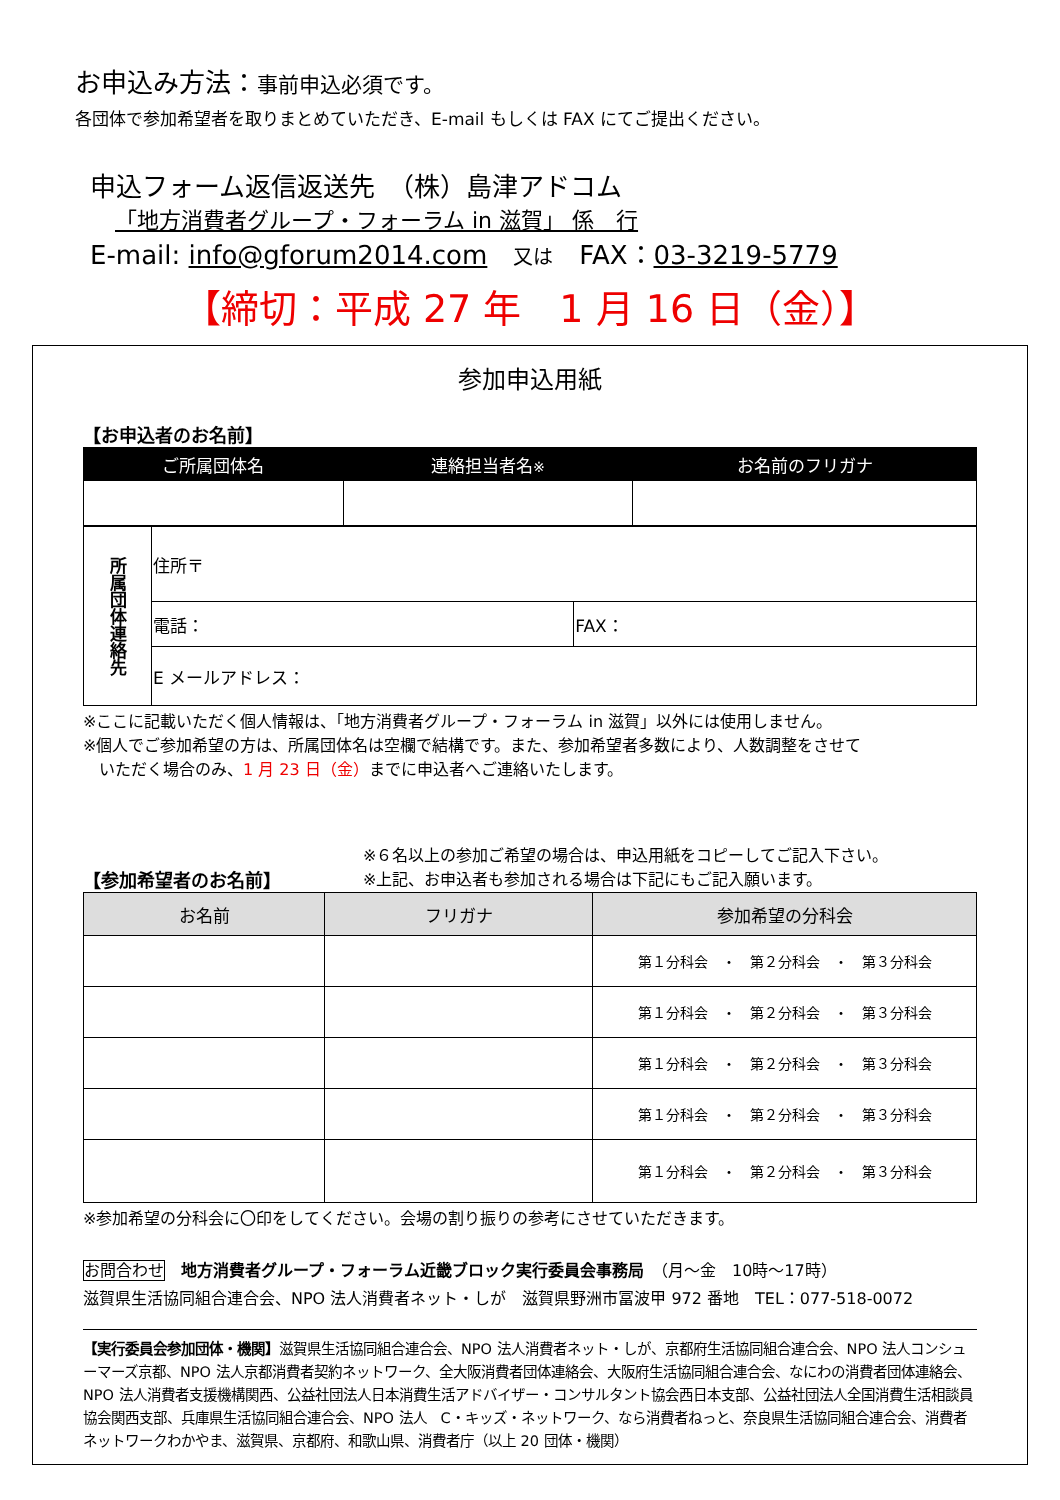お申込み方法：事前申込必須です。
各団体で参加希望者を取りまとめていただき、E-mail もしくは FAX にてご提出ください。
申込フォーム返信返送先　（株）島津アドコム
「地方消費者グループ・フォーラム in 滋賀」 係　行
E-mail: info@gforum2014.com　又は　FAX：03-3219-5779
【締切：平成 27 年　1 月 16 日（金）】
参加申込用紙
【お申込者のお名前】
| ご所属団体名 | 連絡担当者名 ※ | お名前のフリガナ |
| --- | --- | --- |
| 所属団体連絡先 | 住所〒 | |
| | 電話： | FAX： |
| | E メールアドレス： | |
※ここに記載いただく個人情報は、「地方消費者グループ・フォーラム in 滋賀」以外には使用しません。
※個人でご参加希望の方は、所属団体名は空欄で結構です。また、参加希望者多数により、人数調整をさせて
　いただく場合のみ、1 月 23 日（金）までに申込者へご連絡いたします。
【参加希望者のお名前】
※６名以上の参加ご希望の場合は、申込用紙をコピーしてご記入下さい。
※上記、お申込者も参加される場合は下記にもご記入願います。
| お名前 | フリガナ | 参加希望の分科会 |
| --- | --- | --- |
| | | 第１分科会 ・ 第２分科会 ・ 第３分科会 |
| | | 第１分科会 ・ 第２分科会 ・ 第３分科会 |
| | | 第１分科会 ・ 第２分科会 ・ 第３分科会 |
| | | 第１分科会 ・ 第２分科会 ・ 第３分科会 |
| | | 第１分科会 ・ 第２分科会 ・ 第３分科会 |
※参加希望の分科会に〇印をしてください。会場の割り振りの参考にさせていただきます。
お問合わせ　地方消費者グループ・フォーラム近畿ブロック実行委員会事務局　（月～金　10時～17時）
滋賀県生活協同組合連合会、NPO 法人消費者ネット・しが　滋賀県野洲市冨波甲 972 番地　TEL：077-518-0072
【実行委員会参加団体・機関】滋賀県生活協同組合連合会、NPO 法人消費者ネット・しが、京都府生活協同組合連合会、NPO 法人コンシューマーズ京都、NPO 法人京都消費者契約ネットワーク、全大阪消費者団体連絡会、大阪府生活協同組合連合会、なにわの消費者団体連絡会、NPO 法人消費者支援機構関西、公益社団法人日本消費生活アドバイザー・コンサルタント協会西日本支部、公益社団法人全国消費生活相談員協会関西支部、兵庫県生活協同組合連合会、NPO 法人　C・キッズ・ネットワーク、なら消費者ねっと、奈良県生活協同組合連合会、消費者ネットワークわかやま、滋賀県、京都府、和歌山県、消費者庁（以上 20 団体・機関）